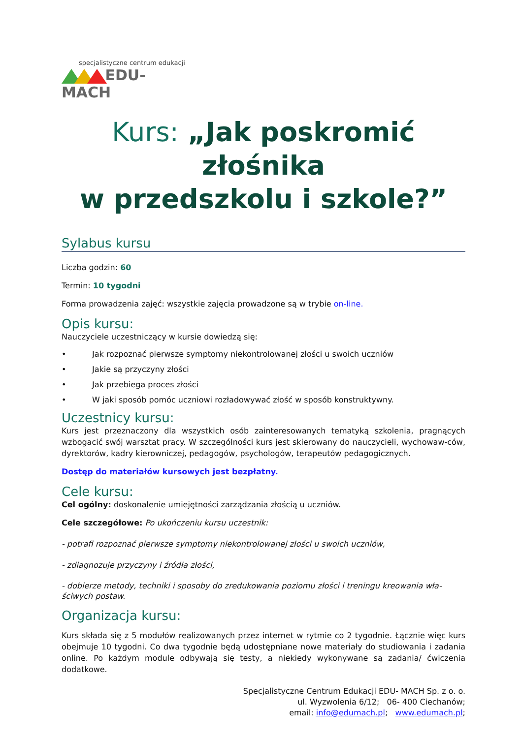specjalistyczne centrum edukacji
EDU-MACH
Kurs: „Jak poskromić złośnika
w przedszkolu i szkole?”
Sylabus kursu
Liczba godzin: 60
Termin: 10 tygodni
Forma prowadzenia zajęć: wszystkie zajęcia prowadzone są w trybie on-line.
Opis kursu:
Nauczyciele uczestniczący w kursie dowiedzą się:
• Jak rozpoznać pierwsze symptomy niekontrolowanej złości u swoich uczniów
• Jakie są przyczyny złości
• Jak przebiega proces złości
• W jaki sposób pomóc uczniowi rozładowywać złość w sposób konstruktywny.
Uczestnicy kursu:
Kurs jest przeznaczony dla wszystkich osób zainteresowanych tematyką szkolenia, pragnących wzbogacić swój warsztat pracy. W szczególności kurs jest skierowany do nauczycieli, wychowaw-ców, dyrektorów, kadry kierowniczej, pedagogów, psychologów, terapeutów pedagogicznych.
Dostęp do materiałów kursowych jest bezpłatny.
Cele kursu:
Cel ogólny: doskonalenie umiejętności zarządzania złością u uczniów.
Cele szczegółowe: Po ukończeniu kursu uczestnik:
- potrafi rozpoznać pierwsze symptomy niekontrolowanej złości u swoich uczniów,
- zdiagnozuje przyczyny i źródła złości,
- dobierze metody, techniki i sposoby do zredukowania poziomu złości i treningu kreowania wła-ściwych postaw.
Organizacja kursu:
Kurs składa się z 5 modułów realizowanych przez internet w rytmie co 2 tygodnie. Łącznie więc kurs obejmuje 10 tygodni. Co dwa tygodnie będą udostępniane nowe materiały do studiowania i zadania online. Po każdym module odbywają się testy, a niekiedy wykonywane są zadania/ ćwiczenia dodatkowe.
Specjalistyczne Centrum Edukacji EDU- MACH Sp. z o. o.
ul. Wyzwolenia 6/12; 06- 400 Ciechanów;
email: info@edumach.pl; www.edumach.pl;